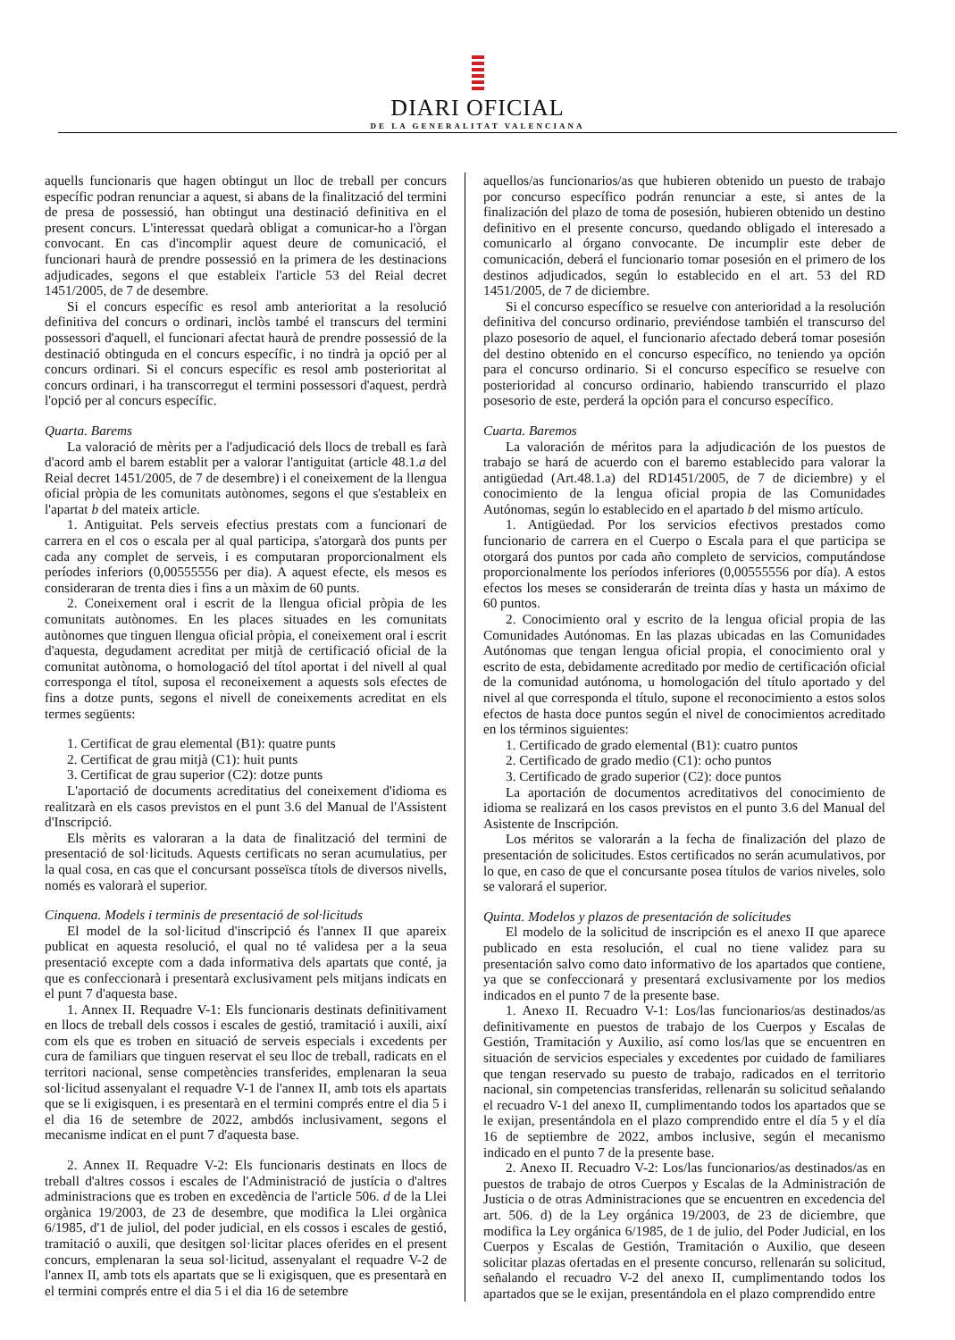DIARI OFICIAL
DE LA GENERALITAT VALENCIANA
aquells funcionaris que hagen obtingut un lloc de treball per concurs específic podran renunciar a aquest, si abans de la finalització del termini de presa de possessió, han obtingut una destinació definitiva en el present concurs. L'interessat quedarà obligat a comunicar-ho a l'òrgan convocant. En cas d'incomplir aquest deure de comunicació, el funcionari haurà de prendre possessió en la primera de les destinacions adjudicades, segons el que estableix l'article 53 del Reial decret 1451/2005, de 7 de desembre.
Si el concurs específic es resol amb anterioritat a la resolució definitiva del concurs o ordinari, inclòs també el transcurs del termini possessori d'aquell, el funcionari afectat haurà de prendre possessió de la destinació obtinguda en el concurs específic, i no tindrà ja opció per al concurs ordinari. Si el concurs específic es resol amb posterioritat al concurs ordinari, i ha transcorregut el termini possessori d'aquest, perdrà l'opció per al concurs específic.
Quarta. Barems
La valoració de mèrits per a l'adjudicació dels llocs de treball es farà d'acord amb el barem establit per a valorar l'antiguitat (article 48.1.a del Reial decret 1451/2005, de 7 de desembre) i el coneixement de la llengua oficial pròpia de les comunitats autònomes, segons el que s'estableix en l'apartat b del mateix article.
1. Antiguitat. Pels serveis efectius prestats com a funcionari de carrera en el cos o escala per al qual participa, s'atorgarà dos punts per cada any complet de serveis, i es computaran proporcionalment els períodes inferiors (0,00555556 per dia). A aquest efecte, els mesos es consideraran de trenta dies i fins a un màxim de 60 punts.
2. Coneixement oral i escrit de la llengua oficial pròpia de les comunitats autònomes. En les places situades en les comunitats autònomes que tinguen llengua oficial pròpia, el coneixement oral i escrit d'aquesta, degudament acreditat per mitjà de certificació oficial de la comunitat autònoma, o homologació del títol aportat i del nivell al qual corresponga el títol, suposa el reconeixement a aquests sols efectes de fins a dotze punts, segons el nivell de coneixements acreditat en els termes següents:
1. Certificat de grau elemental (B1): quatre punts
2. Certificat de grau mitjà (C1): huit punts
3. Certificat de grau superior (C2): dotze punts
L'aportació de documents acreditatius del coneixement d'idioma es realitzarà en els casos previstos en el punt 3.6 del Manual de l'Assistent d'Inscripció.
Els mèrits es valoraran a la data de finalització del termini de presentació de sol·licituds. Aquests certificats no seran acumulatius, per la qual cosa, en cas que el concursant posseïsca títols de diversos nivells, només es valorarà el superior.
Cinquena. Models i terminis de presentació de sol·licituds
El model de la sol·licitud d'inscripció és l'annex II que apareix publicat en aquesta resolució, el qual no té validesa per a la seua presentació excepte com a dada informativa dels apartats que conté, ja que es confeccionarà i presentarà exclusivament pels mitjans indicats en el punt 7 d'aquesta base.
1. Annex II. Requadre V-1: Els funcionaris destinats definitivament en llocs de treball dels cossos i escales de gestió, tramitació i auxili, així com els que es troben en situació de serveis especials i excedents per cura de familiars que tinguen reservat el seu lloc de treball, radicats en el territori nacional, sense competències transferides, emplenaran la seua sol·licitud assenyalant el requadre V-1 de l'annex II, amb tots els apartats que se li exigisquen, i es presentarà en el termini comprés entre el dia 5 i el dia 16 de setembre de 2022, ambdós inclusivament, segons el mecanisme indicat en el punt 7 d'aquesta base.
2. Annex II. Requadre V-2: Els funcionaris destinats en llocs de treball d'altres cossos i escales de l'Administració de justícia o d'altres administracions que es troben en excedència de l'article 506. d de la Llei orgànica 19/2003, de 23 de desembre, que modifica la Llei orgànica 6/1985, d'1 de juliol, del poder judicial, en els cossos i escales de gestió, tramitació o auxili, que desitgen sol·licitar places oferides en el present concurs, emplenaran la seua sol·licitud, assenyalant el requadre V-2 de l'annex II, amb tots els apartats que se li exigisquen, que es presentarà en el termini comprés entre el dia 5 i el dia 16 de setembre
aquellos/as funcionarios/as que hubieren obtenido un puesto de trabajo por concurso específico podrán renunciar a este, si antes de la finalización del plazo de toma de posesión, hubieren obtenido un destino definitivo en el presente concurso, quedando obligado el interesado a comunicarlo al órgano convocante. De incumplir este deber de comunicación, deberá el funcionario tomar posesión en el primero de los destinos adjudicados, según lo establecido en el art. 53 del RD 1451/2005, de 7 de diciembre.
Si el concurso específico se resuelve con anterioridad a la resolución definitiva del concurso ordinario, previéndose también el transcurso del plazo posesorio de aquel, el funcionario afectado deberá tomar posesión del destino obtenido en el concurso específico, no teniendo ya opción para el concurso ordinario. Si el concurso específico se resuelve con posterioridad al concurso ordinario, habiendo transcurrido el plazo posesorio de este, perderá la opción para el concurso específico.
Cuarta. Baremos
La valoración de méritos para la adjudicación de los puestos de trabajo se hará de acuerdo con el baremo establecido para valorar la antigüedad (Art.48.1.a) del RD1451/2005, de 7 de diciembre) y el conocimiento de la lengua oficial propia de las Comunidades Autónomas, según lo establecido en el apartado b del mismo artículo.
1. Antigüedad. Por los servicios efectivos prestados como funcionario de carrera en el Cuerpo o Escala para el que participa se otorgará dos puntos por cada año completo de servicios, computándose proporcionalmente los períodos inferiores (0,00555556 por día). A estos efectos los meses se considerarán de treinta días y hasta un máximo de 60 puntos.
2. Conocimiento oral y escrito de la lengua oficial propia de las Comunidades Autónomas. En las plazas ubicadas en las Comunidades Autónomas que tengan lengua oficial propia, el conocimiento oral y escrito de esta, debidamente acreditado por medio de certificación oficial de la comunidad autónoma, u homologación del título aportado y del nivel al que corresponda el título, supone el reconocimiento a estos solos efectos de hasta doce puntos según el nivel de conocimientos acreditado en los términos siguientes:
1. Certificado de grado elemental (B1): cuatro puntos
2. Certificado de grado medio (C1): ocho puntos
3. Certificado de grado superior (C2): doce puntos
La aportación de documentos acreditativos del conocimiento de idioma se realizará en los casos previstos en el punto 3.6 del Manual del Asistente de Inscripción.
Los méritos se valorarán a la fecha de finalización del plazo de presentación de solicitudes. Estos certificados no serán acumulativos, por lo que, en caso de que el concursante posea títulos de varios niveles, solo se valorará el superior.
Quinta. Modelos y plazos de presentación de solicitudes
El modelo de la solicitud de inscripción es el anexo II que aparece publicado en esta resolución, el cual no tiene validez para su presentación salvo como dato informativo de los apartados que contiene, ya que se confeccionará y presentará exclusivamente por los medios indicados en el punto 7 de la presente base.
1. Anexo II. Recuadro V-1: Los/las funcionarios/as destinados/as definitivamente en puestos de trabajo de los Cuerpos y Escalas de Gestión, Tramitación y Auxilio, así como los/las que se encuentren en situación de servicios especiales y excedentes por cuidado de familiares que tengan reservado su puesto de trabajo, radicados en el territorio nacional, sin competencias transferidas, rellenarán su solicitud señalando el recuadro V-1 del anexo II, cumplimentando todos los apartados que se le exijan, presentándola en el plazo comprendido entre el día 5 y el día 16 de septiembre de 2022, ambos inclusive, según el mecanismo indicado en el punto 7 de la presente base.
2. Anexo II. Recuadro V-2: Los/las funcionarios/as destinados/as en puestos de trabajo de otros Cuerpos y Escalas de la Administración de Justicia o de otras Administraciones que se encuentren en excedencia del art. 506. d) de la Ley orgánica 19/2003, de 23 de diciembre, que modifica la Ley orgánica 6/1985, de 1 de julio, del Poder Judicial, en los Cuerpos y Escalas de Gestión, Tramitación o Auxilio, que deseen solicitar plazas ofertadas en el presente concurso, rellenarán su solicitud, señalando el recuadro V-2 del anexo II, cumplimentando todos los apartados que se le exijan, presentándola en el plazo comprendido entre